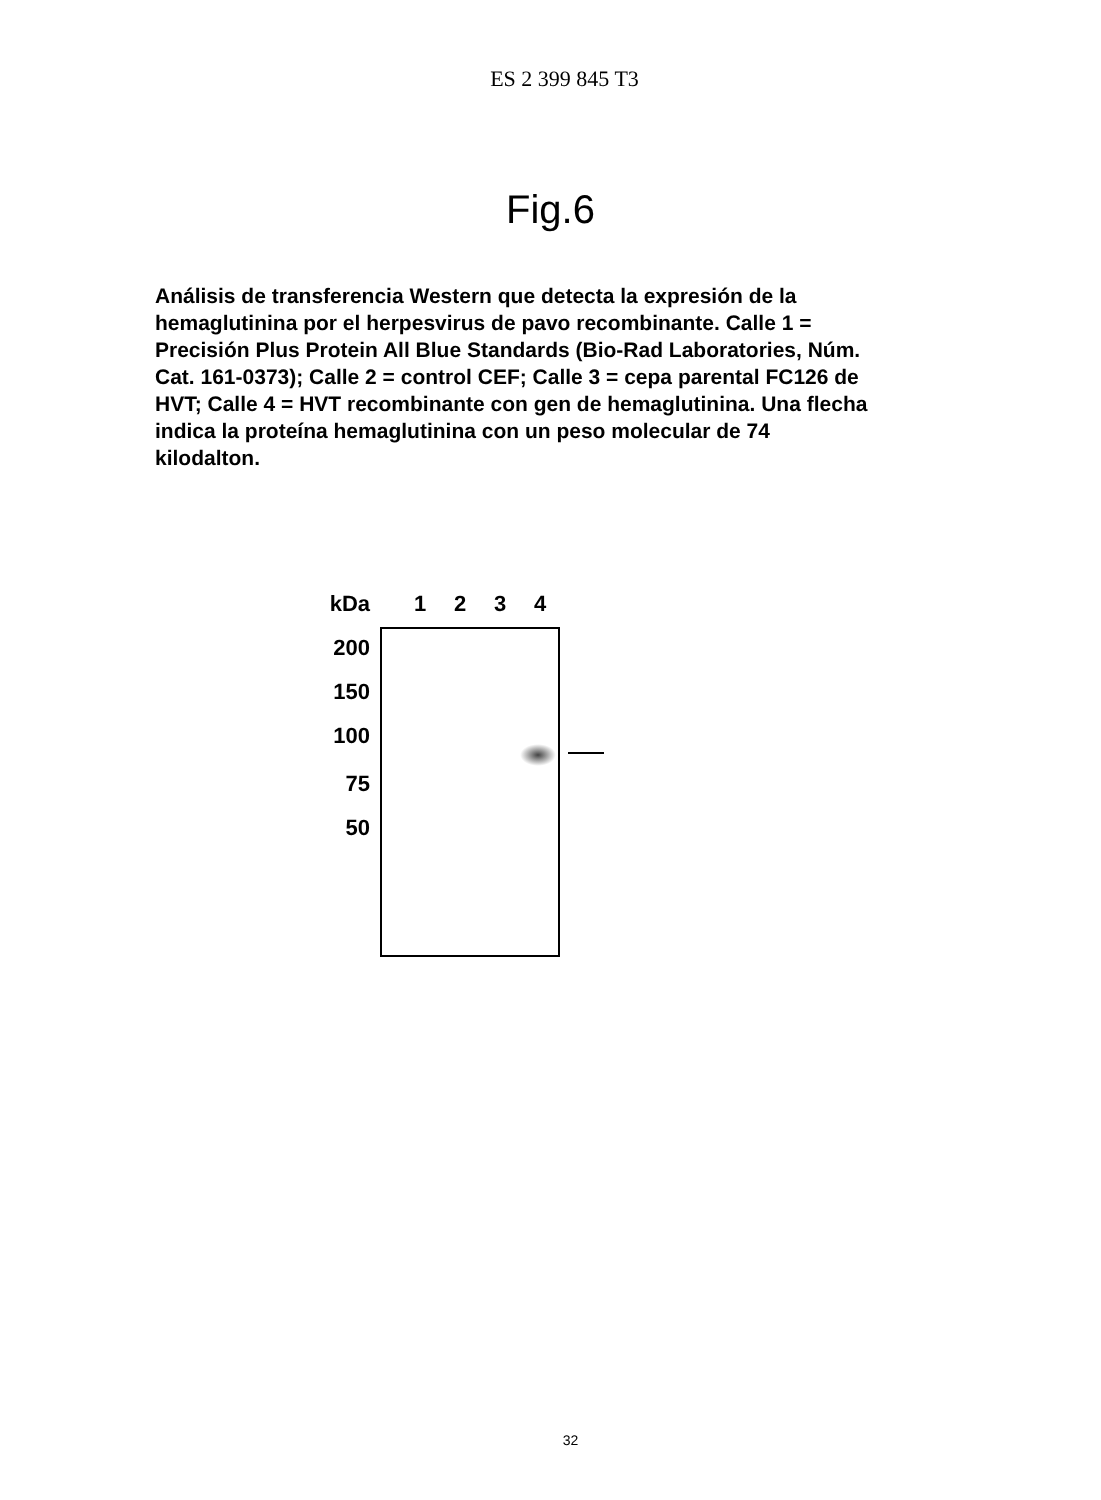ES 2 399 845 T3
Fig.6
Análisis de transferencia Western que detecta la expresión de la hemaglutinina por el herpesvirus de pavo recombinante. Calle 1 = Precisión Plus Protein All Blue Standards (Bio-Rad Laboratories, Núm. Cat. 161-0373); Calle 2 = control CEF; Calle 3 = cepa parental FC126 de HVT; Calle 4 = HVT recombinante con gen de hemaglutinina. Una flecha indica la proteína hemaglutinina con un peso molecular de 74 kilodalton.
kDa
200
150
100
75
50
1234
32